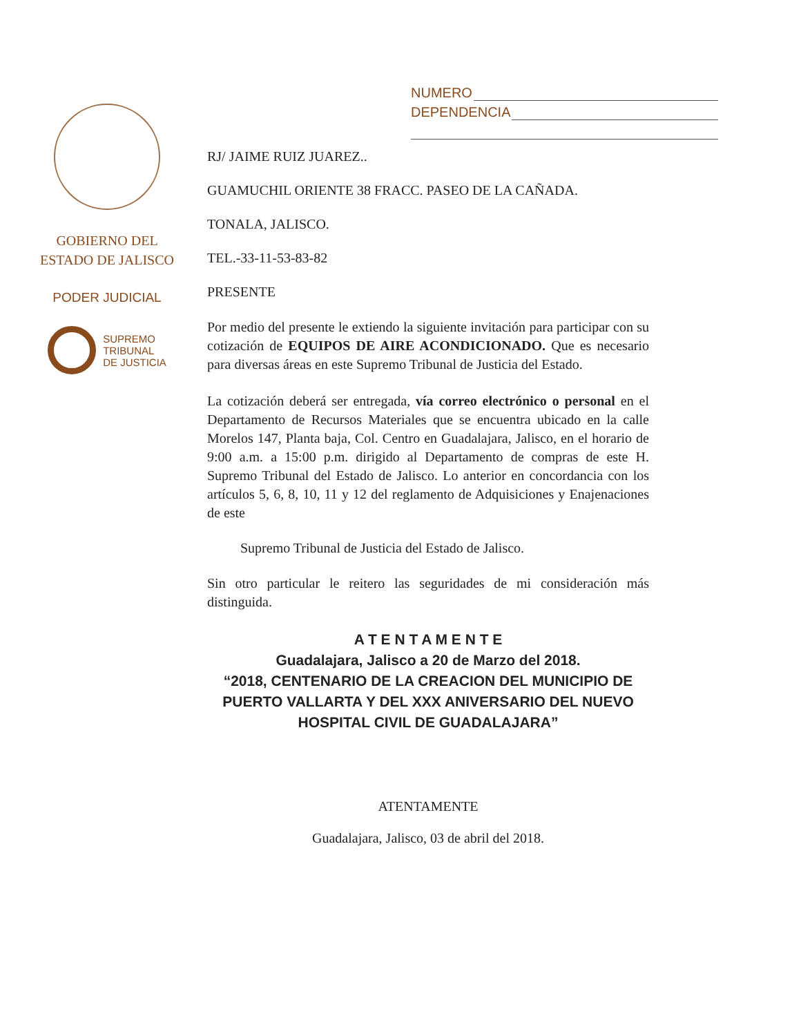NUMERO
DEPENDENCIA
GOBIERNO DEL
ESTADO DE JALISCO
PODER JUDICIAL
SUPREMO
TRIBUNAL
DE JUSTICIA
RJ/ JAIME RUIZ JUAREZ..
GUAMUCHIL ORIENTE 38 FRACC. PASEO DE LA CAÑADA.
TONALA, JALISCO.
TEL.-33-11-53-83-82
PRESENTE
Por medio del presente le extiendo la siguiente invitación para participar con su cotización de EQUIPOS DE AIRE ACONDICIONADO. Que es necesario para diversas áreas en este Supremo Tribunal de Justicia del Estado.
La cotización deberá ser entregada, vía correo electrónico o personal en el Departamento de Recursos Materiales que se encuentra ubicado en la calle Morelos 147, Planta baja, Col. Centro en Guadalajara, Jalisco, en el horario de 9:00 a.m. a 15:00 p.m. dirigido al Departamento de compras de este H. Supremo Tribunal del Estado de Jalisco. Lo anterior en concordancia con los artículos 5, 6, 8, 10, 11 y 12 del reglamento de Adquisiciones y Enajenaciones de este
Supremo Tribunal de Justicia del Estado de Jalisco.
Sin otro particular le reitero las seguridades de mi consideración más distinguida.
A T E N T A M E N T E
Guadalajara, Jalisco a 20 de Marzo del 2018.
“2018, CENTENARIO DE LA CREACION DEL MUNICIPIO DE PUERTO VALLARTA Y DEL XXX ANIVERSARIO DEL NUEVO HOSPITAL CIVIL DE GUADALAJARA”
ATENTAMENTE
Guadalajara, Jalisco, 03 de abril del 2018.